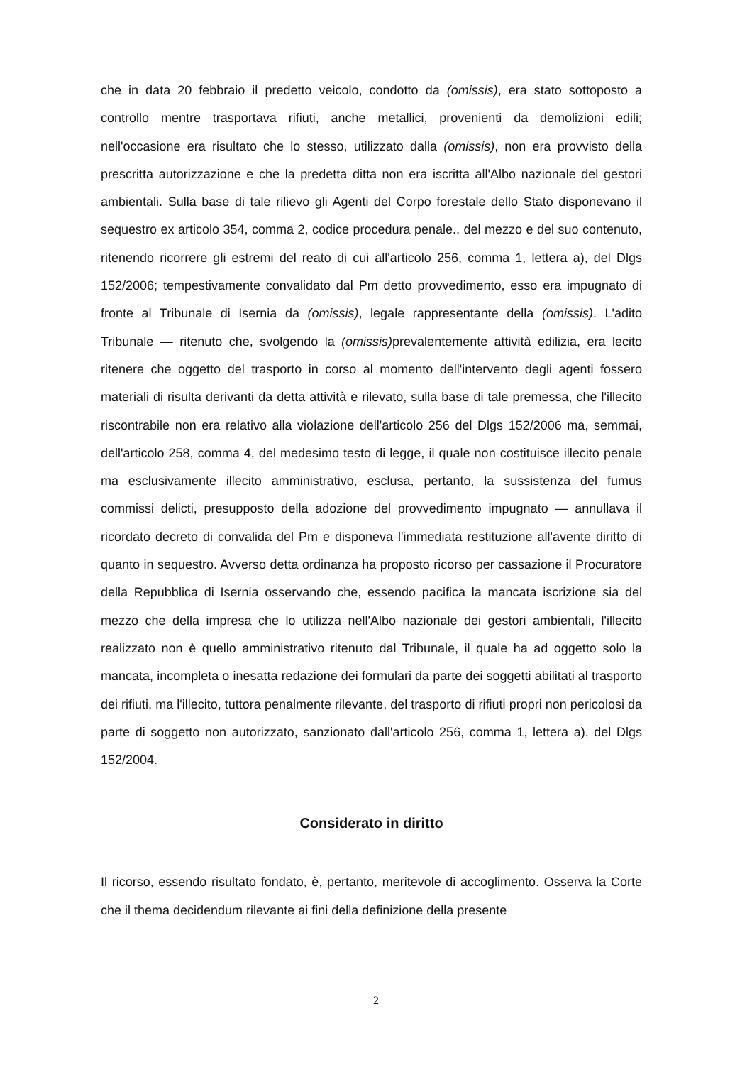che in data 20 febbraio il predetto veicolo, condotto da (omissis), era stato sottoposto a controllo mentre trasportava rifiuti, anche metallici, provenienti da demolizioni edili; nell'occasione era risultato che lo stesso, utilizzato dalla (omissis), non era provvisto della prescritta autorizzazione e che la predetta ditta non era iscritta all'Albo nazionale del gestori ambientali. Sulla base di tale rilievo gli Agenti del Corpo forestale dello Stato disponevano il sequestro ex articolo 354, comma 2, codice procedura penale., del mezzo e del suo contenuto, ritenendo ricorrere gli estremi del reato di cui all'articolo 256, comma 1, lettera a), del Dlgs 152/2006; tempestivamente convalidato dal Pm detto provvedimento, esso era impugnato di fronte al Tribunale di Isernia da (omissis), legale rappresentante della (omissis). L'adito Tribunale — ritenuto che, svolgendo la (omissis) prevalentemente attività edilizia, era lecito ritenere che oggetto del trasporto in corso al momento dell'intervento degli agenti fossero materiali di risulta derivanti da detta attività e rilevato, sulla base di tale premessa, che l'illecito riscontrabile non era relativo alla violazione dell'articolo 256 del Dlgs 152/2006 ma, semmai, dell'articolo 258, comma 4, del medesimo testo di legge, il quale non costituisce illecito penale ma esclusivamente illecito amministrativo, esclusa, pertanto, la sussistenza del fumus commissi delicti, presupposto della adozione del provvedimento impugnato — annullava il ricordato decreto di convalida del Pm e disponeva l'immediata restituzione all'avente diritto di quanto in sequestro. Avverso detta ordinanza ha proposto ricorso per cassazione il Procuratore della Repubblica di Isernia osservando che, essendo pacifica la mancata iscrizione sia del mezzo che della impresa che lo utilizza nell'Albo nazionale dei gestori ambientali, l'illecito realizzato non è quello amministrativo ritenuto dal Tribunale, il quale ha ad oggetto solo la mancata, incompleta o inesatta redazione dei formulari da parte dei soggetti abilitati al trasporto dei rifiuti, ma l'illecito, tuttora penalmente rilevante, del trasporto di rifiuti propri non pericolosi da parte di soggetto non autorizzato, sanzionato dall'articolo 256, comma 1, lettera a), del Dlgs 152/2004.
Considerato in diritto
Il ricorso, essendo risultato fondato, è, pertanto, meritevole di accoglimento. Osserva la Corte che il thema decidendum rilevante ai fini della definizione della presente
2